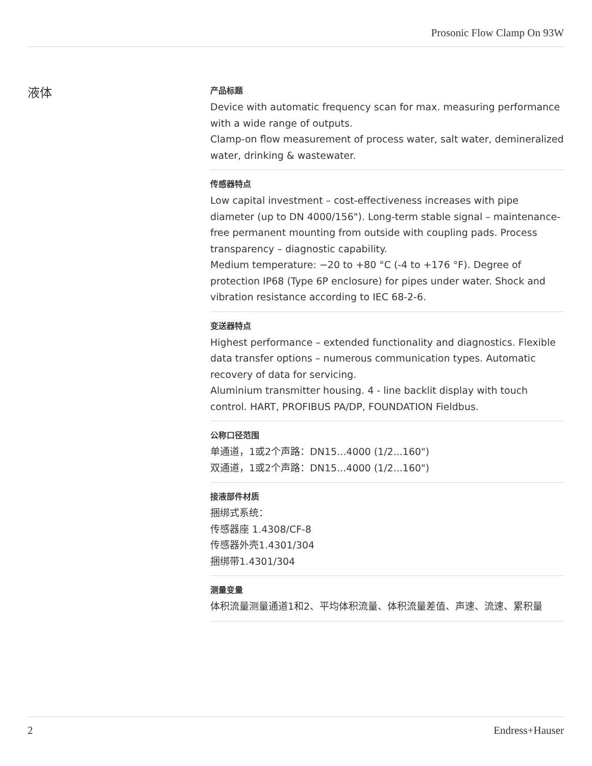Prosonic Flow Clamp On 93W
液体
产品标题
Device with automatic frequency scan for max. measuring performance with a wide range of outputs.
Clamp-on flow measurement of process water, salt water, demineralized water, drinking & wastewater.
传感器特点
Low capital investment – cost-effectiveness increases with pipe diameter (up to DN 4000/156"). Long-term stable signal – maintenance-free permanent mounting from outside with coupling pads. Process transparency – diagnostic capability.
Medium temperature: −20 to +80 °C (-4 to +176 °F). Degree of protection IP68 (Type 6P enclosure) for pipes under water. Shock and vibration resistance according to IEC 68-2-6.
变送器特点
Highest performance – extended functionality and diagnostics. Flexible data transfer options – numerous communication types. Automatic recovery of data for servicing.
Aluminium transmitter housing. 4 ‐ line backlit display with touch control. HART, PROFIBUS PA/DP, FOUNDATION Fieldbus.
公称口径范围
单通道，1或2个声路：DN15...4000 (1/2...160")
双通道，1或2个声路：DN15...4000 (1/2...160")
接液部件材质
捆绑式系统：
传感器座 1.4308/CF-8
传感器外壳1.4301/304
捆绑带1.4301/304
测量变量
体积流量测量通道1和2、平均体积流量、体积流量差值、声速、流速、累积量
2 Endress+Hauser